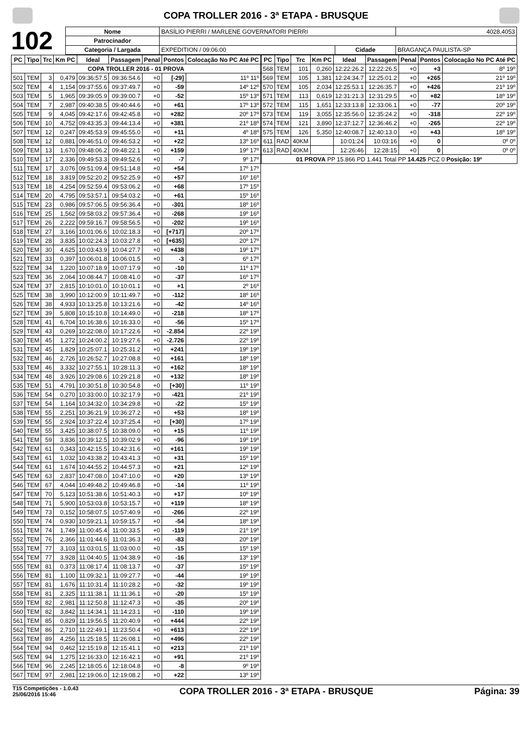COPA TROLLER 2016 - 3ª ETAPA - BRUSQUE
102
| Nome | BASÍLIO PIERRI / MARLENE GOVERNATORI PIERRI | | | 4028,4053 |
| Patrocinador | | | | |
| Categoria / Largada | EXPEDITION / 09:06:00 | Cidade | BRAGANÇA PAULISTA-SP | |
| PC | Tipo | Trc | Km PC | Ideal | Passagem | Penal | Pontos | Colocação No PC Até PC |
| --- | --- | --- | --- | --- | --- | --- | --- | --- |
| COPA TROLLER 2016 - 01 PROVA | | | | | | | | |
| 501 | TEM | 3 | 0,479 | 09:36:57.5 | 09:36:54.6 | +0 | [-29] | 11º 11º |
| 502 | TEM | 4 | 1,154 | 09:37:55.6 | 09:37:49.7 | +0 | -59 | 14º 12º |
| 503 | TEM | 5 | 1,965 | 09:39:05.9 | 09:39:00.7 | +0 | -52 | 15º 13º |
| 504 | TEM | 7 | 2,987 | 09:40:38.5 | 09:40:44.6 | +0 | +61 | 17º 13º |
| 505 | TEM | 9 | 4,045 | 09:42:17.6 | 09:42:45.8 | +0 | +282 | 20º 17º |
| 506 | TEM | 10 | 4,752 | 09:43:35.3 | 09:44:13.4 | +0 | +381 | 21º 18º |
| 507 | TEM | 12 | 0,247 | 09:45:53.9 | 09:45:55.0 | +0 | +11 | 4º 18º |
| 508 | TEM | 12 | 0,881 | 09:46:51.0 | 09:46:53.2 | +0 | +22 | 13º 16º |
| 509 | TEM | 13 | 1,670 | 09:48:06.2 | 09:48:22.1 | +0 | +159 | 19º 17º |
| 510 | TEM | 17 | 2,336 | 09:49:53.3 | 09:49:52.6 | +0 | -7 | 9º 17º |
| 511 | TEM | 17 | 3,076 | 09:51:09.4 | 09:51:14.8 | +0 | +54 | 17º 17º |
| 512 | TEM | 18 | 3,819 | 09:52:20.2 | 09:52:25.9 | +0 | +57 | 16º 16º |
| 513 | TEM | 18 | 4,254 | 09:52:59.4 | 09:53:06.2 | +0 | +68 | 17º 15º |
| 514 | TEM | 20 | 4,795 | 09:53:57.1 | 09:54:03.2 | +0 | +61 | 15º 16º |
| 515 | TEM | 23 | 0,986 | 09:57:06.5 | 09:56:36.4 | +0 | -301 | 18º 16º |
| 516 | TEM | 25 | 1,562 | 09:58:03.2 | 09:57:36.4 | +0 | -268 | 19º 16º |
| 517 | TEM | 26 | 2,222 | 09:59:16.7 | 09:58:56.5 | +0 | -202 | 19º 16º |
| 518 | TEM | 27 | 3,166 | 10:01:06.6 | 10:02:18.3 | +0 | [+717] | 20º 17º |
| 519 | TEM | 28 | 3,835 | 10:02:24.3 | 10:03:27.8 | +0 | [+635] | 20º 17º |
| 520 | TEM | 30 | 4,625 | 10:03:43.9 | 10:04:27.7 | +0 | +438 | 19º 17º |
| 521 | TEM | 33 | 0,397 | 10:06:01.8 | 10:06:01.5 | +0 | -3 | 6º 17º |
| 522 | TEM | 34 | 1,220 | 10:07:18.9 | 10:07:17.9 | +0 | -10 | 11º 17º |
| 523 | TEM | 36 | 2,064 | 10:08:44.7 | 10:08:41.0 | +0 | -37 | 16º 17º |
| 524 | TEM | 37 | 2,815 | 10:10:01.0 | 10:10:01.1 | +0 | +1 | 2º 16º |
| 525 | TEM | 38 | 3,990 | 10:12:00.9 | 10:11:49.7 | +0 | -112 | 18º 16º |
| 526 | TEM | 38 | 4,933 | 10:13:25.8 | 10:13:21.6 | +0 | -42 | 14º 16º |
| 527 | TEM | 39 | 5,808 | 10:15:10.8 | 10:14:49.0 | +0 | -218 | 18º 17º |
| 528 | TEM | 41 | 6,704 | 10:16:38.6 | 10:16:33.0 | +0 | -56 | 15º 17º |
| 529 | TEM | 43 | 0,269 | 10:22:08.0 | 10:17:22.6 | +0 | -2.854 | 22º 19º |
| 530 | TEM | 45 | 1,272 | 10:24:00.2 | 10:19:27.6 | +0 | -2.726 | 22º 19º |
| 531 | TEM | 45 | 1,829 | 10:25:07.1 | 10:25:31.2 | +0 | +241 | 19º 19º |
| 532 | TEM | 46 | 2,726 | 10:26:52.7 | 10:27:08.8 | +0 | +161 | 18º 19º |
| 533 | TEM | 46 | 3,332 | 10:27:55.1 | 10:28:11.3 | +0 | +162 | 18º 19º |
| 534 | TEM | 48 | 3,926 | 10:29:08.6 | 10:29:21.8 | +0 | +132 | 18º 19º |
| 535 | TEM | 51 | 4,791 | 10:30:51.8 | 10:30:54.8 | +0 | [+30] | 11º 19º |
| 536 | TEM | 54 | 0,270 | 10:33:00.0 | 10:32:17.9 | +0 | -421 | 21º 19º |
| 537 | TEM | 54 | 1,164 | 10:34:32.0 | 10:34:29.8 | +0 | -22 | 15º 19º |
| 538 | TEM | 55 | 2,251 | 10:36:21.9 | 10:36:27.2 | +0 | +53 | 18º 19º |
| 539 | TEM | 55 | 2,924 | 10:37:22.4 | 10:37:25.4 | +0 | [+30] | 17º 19º |
| 540 | TEM | 55 | 3,425 | 10:38:07.5 | 10:38:09.0 | +0 | +15 | 11º 19º |
| 541 | TEM | 59 | 3,836 | 10:39:12.5 | 10:39:02.9 | +0 | -96 | 19º 19º |
| 542 | TEM | 61 | 0,343 | 10:42:15.5 | 10:42:31.6 | +0 | +161 | 19º 19º |
| 543 | TEM | 61 | 1,032 | 10:43:38.2 | 10:43:41.3 | +0 | +31 | 15º 19º |
| 544 | TEM | 61 | 1,674 | 10:44:55.2 | 10:44:57.3 | +0 | +21 | 12º 19º |
| 545 | TEM | 63 | 2,837 | 10:47:08.0 | 10:47:10.0 | +0 | +20 | 13º 19º |
| 546 | TEM | 67 | 4,044 | 10:49:48.2 | 10:49:46.8 | +0 | -14 | 11º 19º |
| 547 | TEM | 70 | 5,123 | 10:51:38.6 | 10:51:40.3 | +0 | +17 | 10º 19º |
| 548 | TEM | 71 | 5,900 | 10:53:03.8 | 10:53:15.7 | +0 | +119 | 18º 19º |
| 549 | TEM | 73 | 0,152 | 10:58:07.5 | 10:57:40.9 | +0 | -266 | 22º 19º |
| 550 | TEM | 74 | 0,930 | 10:59:21.1 | 10:59:15.7 | +0 | -54 | 18º 19º |
| 551 | TEM | 74 | 1,749 | 11:00:45.4 | 11:00:33.5 | +0 | -119 | 21º 19º |
| 552 | TEM | 76 | 2,366 | 11:01:44.6 | 11:01:36.3 | +0 | -83 | 20º 19º |
| 553 | TEM | 77 | 3,103 | 11:03:01.5 | 11:03:00.0 | +0 | -15 | 15º 19º |
| 554 | TEM | 77 | 3,928 | 11:04:40.5 | 11:04:38.9 | +0 | -16 | 13º 19º |
| 555 | TEM | 81 | 0,373 | 11:08:17.4 | 11:08:13.7 | +0 | -37 | 15º 19º |
| 556 | TEM | 81 | 1,100 | 11:09:32.1 | 11:09:27.7 | +0 | -44 | 19º 19º |
| 557 | TEM | 81 | 1,676 | 11:10:31.4 | 11:10:28.2 | +0 | -32 | 19º 19º |
| 558 | TEM | 81 | 2,325 | 11:11:38.1 | 11:11:36.1 | +0 | -20 | 15º 19º |
| 559 | TEM | 82 | 2,981 | 11:12:50.8 | 11:12:47.3 | +0 | -35 | 20º 19º |
| 560 | TEM | 82 | 3,842 | 11:14:34.1 | 11:14:23.1 | +0 | -110 | 19º 19º |
| 561 | TEM | 85 | 0,829 | 11:19:56.5 | 11:20:40.9 | +0 | +444 | 22º 19º |
| 562 | TEM | 86 | 2,710 | 11:22:49.1 | 11:23:50.4 | +0 | +613 | 22º 19º |
| 563 | TEM | 89 | 4,256 | 11:25:18.5 | 11:26:08.1 | +0 | +496 | 22º 19º |
| 564 | TEM | 94 | 0,462 | 12:15:19.8 | 12:15:41.1 | +0 | +213 | 21º 19º |
| 565 | TEM | 94 | 1,275 | 12:16:33.0 | 12:16:42.1 | +0 | +91 | 21º 19º |
| 566 | TEM | 96 | 2,245 | 12:18:05.6 | 12:18:04.8 | +0 | -8 | 9º 19º |
| 567 | TEM | 97 | 2,981 | 12:19:06.0 | 12:19:08.2 | +0 | +22 | 13º 19º |
| PC | Tipo | Trc | Km PC | Ideal | Passagem | Penal | Pontos | Colocação No PC Até PC |
| --- | --- | --- | --- | --- | --- | --- | --- | --- |
| 568 | TEM | 101 | 0,260 | 12:22:26.2 | 12:22:26.5 | +0 | +3 | 8º 19º |
| 569 | TEM | 105 | 1,381 | 12:24:34.7 | 12:25:01.2 | +0 | +265 | 21º 19º |
| 570 | TEM | 105 | 2,034 | 12:25:53.1 | 12:26:35.7 | +0 | +426 | 21º 19º |
| 571 | TEM | 113 | 0,619 | 12:31:21.3 | 12:31:29.5 | +0 | +82 | 18º 19º |
| 572 | TEM | 115 | 1,651 | 12:33:13.8 | 12:33:06.1 | +0 | -77 | 20º 19º |
| 573 | TEM | 119 | 3,055 | 12:35:56.0 | 12:35:24.2 | +0 | -318 | 22º 19º |
| 574 | TEM | 121 | 3,890 | 12:37:12.7 | 12:36:46.2 | +0 | -265 | 22º 19º |
| 575 | TEM | 126 | 5,350 | 12:40:08.7 | 12:40:13.0 | +0 | +43 | 18º 19º |
| 611 | RAD | 40KM | | 10:01:24 | 10:03:16 | +0 | 0 | 0º 0º |
| 613 | RAD | 40KM | | 12:26:46 | 12:28:15 | +0 | 0 | 0º 0º |
| 01 PROVA PP 15.866 PD 1.441 Total PP 14.425 PCZ 0 Posição: 19º | | | | | | | | |
T15 Competições - 1.0.43
25/06/2016 15:46
COPA TROLLER 2016 - 3ª ETAPA - BRUSQUE Página: 39